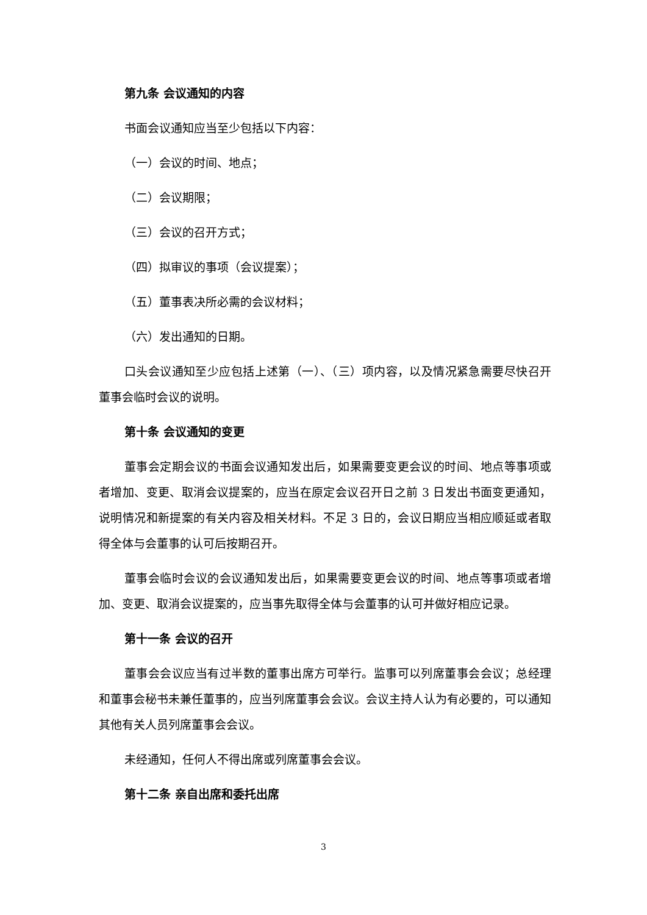第九条 会议通知的内容
书面会议通知应当至少包括以下内容：
（一）会议的时间、地点；
（二）会议期限；
（三）会议的召开方式；
（四）拟审议的事项（会议提案）；
（五）董事表决所必需的会议材料；
（六）发出通知的日期。
口头会议通知至少应包括上述第（一）、（三）项内容，以及情况紧急需要尽快召开董事会临时会议的说明。
第十条 会议通知的变更
董事会定期会议的书面会议通知发出后，如果需要变更会议的时间、地点等事项或者增加、变更、取消会议提案的，应当在原定会议召开日之前 3 日发出书面变更通知，说明情况和新提案的有关内容及相关材料。不足 3 日的，会议日期应当相应顺延或者取得全体与会董事的认可后按期召开。
董事会临时会议的会议通知发出后，如果需要变更会议的时间、地点等事项或者增加、变更、取消会议提案的，应当事先取得全体与会董事的认可并做好相应记录。
第十一条 会议的召开
董事会会议应当有过半数的董事出席方可举行。监事可以列席董事会会议；总经理和董事会秘书未兼任董事的，应当列席董事会会议。会议主持人认为有必要的，可以通知其他有关人员列席董事会会议。
未经通知，任何人不得出席或列席董事会会议。
第十二条 亲自出席和委托出席
3